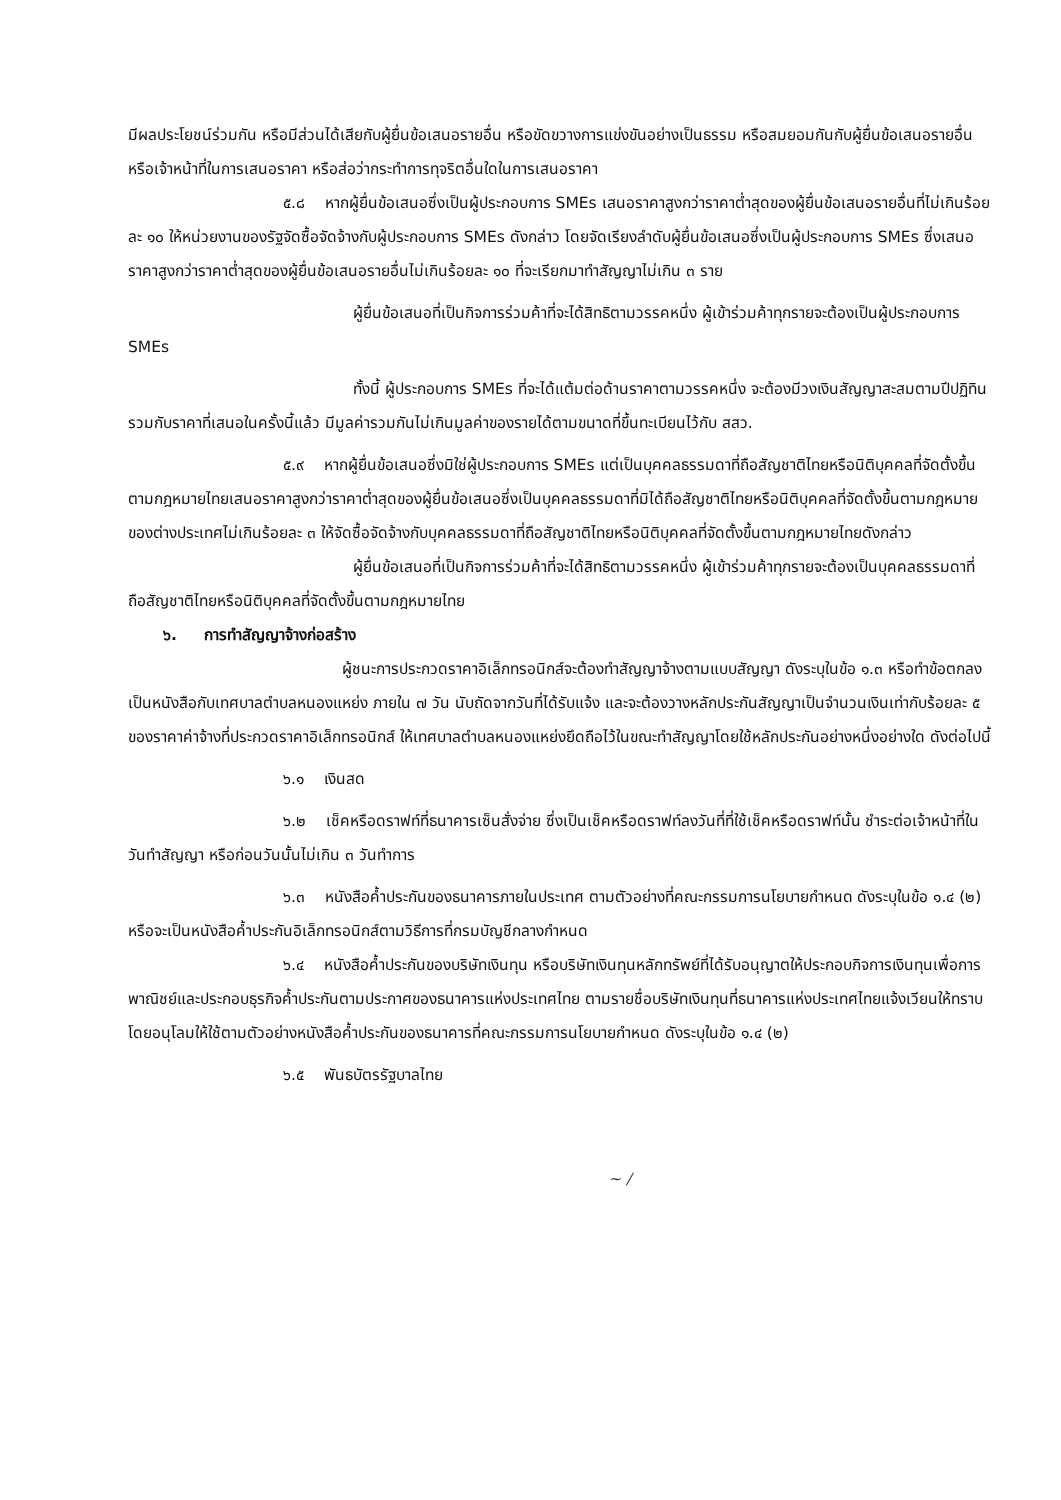มีผลประโยชน์ร่วมกัน หรือมีส่วนได้เสียกับผู้ยื่นข้อเสนอรายอื่น หรือขัดขวางการแข่งขันอย่างเป็นธรรม หรือสมยอมกันกับผู้ยื่นข้อเสนอรายอื่น หรือเจ้าหน้าที่ในการเสนอราคา หรือส่อว่ากระทำการทุจริตอื่นใดในการเสนอราคา
๕.๘ หากผู้ยื่นข้อเสนอซึ่งเป็นผู้ประกอบการ SMEs เสนอราคาสูงกว่าราคาต่ำสุดของผู้ยื่นข้อเสนอรายอื่นที่ไม่เกินร้อยละ ๑๐ ให้หน่วยงานของรัฐจัดซื้อจัดจ้างกับผู้ประกอบการ SMEs ดังกล่าว โดยจัดเรียงลำดับผู้ยื่นข้อเสนอซึ่งเป็นผู้ประกอบการ SMEs ซึ่งเสนอราคาสูงกว่าราคาต่ำสุดของผู้ยื่นข้อเสนอรายอื่นไม่เกินร้อยละ ๑๐ ที่จะเรียกมาทำสัญญาไม่เกิน ๓ ราย
ผู้ยื่นข้อเสนอที่เป็นกิจการร่วมค้าที่จะได้สิทธิตามวรรคหนึ่ง ผู้เข้าร่วมค้าทุกรายจะต้องเป็นผู้ประกอบการ SMEs
ทั้งนี้ ผู้ประกอบการ SMEs ที่จะได้แต้มต่อด้านราคาตามวรรคหนึ่ง จะต้องมีวงเงินสัญญาสะสมตามปีปฏิทินรวมกับราคาที่เสนอในครั้งนี้แล้ว มีมูลค่ารวมกันไม่เกินมูลค่าของรายได้ตามขนาดที่ขึ้นทะเบียนไว้กับ สสว.
๕.๙ หากผู้ยื่นข้อเสนอซึ่งมิใช่ผู้ประกอบการ SMEs แต่เป็นบุคคลธรรมดาที่ถือสัญชาติไทยหรือนิติบุคคลที่จัดตั้งขึ้นตามกฎหมายไทยเสนอราคาสูงกว่าราคาต่ำสุดของผู้ยื่นข้อเสนอซึ่งเป็นบุคคลธรรมดาที่มิได้ถือสัญชาติไทยหรือนิติบุคคลที่จัดตั้งขึ้นตามกฎหมายของต่างประเทศไม่เกินร้อยละ ๓ ให้จัดซื้อจัดจ้างกับบุคคลธรรมดาที่ถือสัญชาติไทยหรือนิติบุคคลที่จัดตั้งขึ้นตามกฎหมายไทยดังกล่าว
ผู้ยื่นข้อเสนอที่เป็นกิจการร่วมค้าที่จะได้สิทธิตามวรรคหนึ่ง ผู้เข้าร่วมค้าทุกรายจะต้องเป็นบุคคลธรรมดาที่ถือสัญชาติไทยหรือนิติบุคคลที่จัดตั้งขึ้นตามกฎหมายไทย
๖. การทำสัญญาจ้างก่อสร้าง
ผู้ชนะการประกวดราคาอิเล็กทรอนิกส์จะต้องทำสัญญาจ้างตามแบบสัญญา ดังระบุในข้อ ๑.๓ หรือทำข้อตกลงเป็นหนังสือกับเทศบาลตำบลหนองแหย่ง ภายใน ๗ วัน นับถัดจากวันที่ได้รับแจ้ง และจะต้องวางหลักประกันสัญญาเป็นจำนวนเงินเท่ากับร้อยละ ๕ ของราคาค่าจ้างที่ประกวดราคาอิเล็กทรอนิกส์ ให้เทศบาลตำบลหนองแหย่งยึดถือไว้ในขณะทำสัญญาโดยใช้หลักประกันอย่างหนึ่งอย่างใด ดังต่อไปนี้
๖.๑ เงินสด
๖.๒ เช็คหรือดราฟท์ที่ธนาคารเซ็นสั่งจ่าย ซึ่งเป็นเช็คหรือดราฟท์ลงวันที่ที่ใช้เช็คหรือดราฟท์นั้น ชำระต่อเจ้าหน้าที่ในวันทำสัญญา หรือก่อนวันนั้นไม่เกิน ๓ วันทำการ
๖.๓ หนังสือค้ำประกันของธนาคารภายในประเทศ ตามตัวอย่างที่คณะกรรมการนโยบายกำหนด ดังระบุในข้อ ๑.๔ (๒) หรือจะเป็นหนังสือค้ำประกันอิเล็กทรอนิกส์ตามวิธีการที่กรมบัญชีกลางกำหนด
๖.๔ หนังสือค้ำประกันของบริษัทเงินทุน หรือบริษัทเงินทุนหลักทรัพย์ที่ได้รับอนุญาตให้ประกอบกิจการเงินทุนเพื่อการพาณิชย์และประกอบธุรกิจค้ำประกันตามประกาศของธนาคารแห่งประเทศไทย ตามรายชื่อบริษัทเงินทุนที่ธนาคารแห่งประเทศไทยแจ้งเวียนให้ทราบ โดยอนุโลมให้ใช้ตามตัวอย่างหนังสือค้ำประกันของธนาคารที่คณะกรรมการนโยบายกำหนด ดังระบุในข้อ ๑.๔ (๒)
๖.๕ พันธบัตรรัฐบาลไทย
~ /